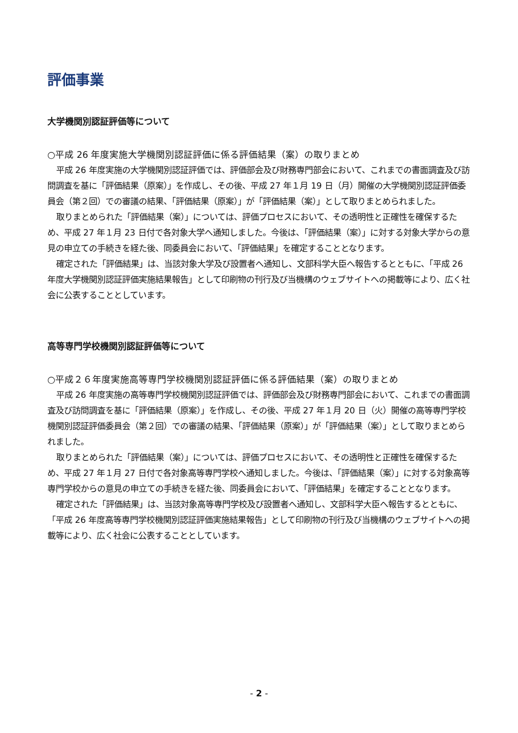評価事業
大学機関別認証評価等について
○平成 26 年度実施大学機関別認証評価に係る評価結果（案）の取りまとめ
平成 26 年度実施の大学機関別認証評価では、評価部会及び財務専門部会において、これまでの書面調査及び訪問調査を基に「評価結果（原案）」を作成し、その後、平成 27 年１月 19 日（月）開催の大学機関別認証評価委員会（第２回）での審議の結果、「評価結果（原案）」が「評価結果（案）」として取りまとめられました。
取りまとめられた「評価結果（案）」については、評価プロセスにおいて、その透明性と正確性を確保するため、平成 27 年１月 23 日付で各対象大学へ通知しました。今後は、「評価結果（案）」に対する対象大学からの意見の申立ての手続きを経た後、同委員会において、「評価結果」を確定することとなります。
確定された「評価結果」は、当該対象大学及び設置者へ通知し、文部科学大臣へ報告するとともに、「平成 26 年度大学機関別認証評価実施結果報告」として印刷物の刊行及び当機構のウェブサイトへの掲載等により、広く社会に公表することとしています。
高等専門学校機関別認証評価等について
○平成２６年度実施高等専門学校機関別認証評価に係る評価結果（案）の取りまとめ
平成 26 年度実施の高等専門学校機関別認証評価では、評価部会及び財務専門部会において、これまでの書面調査及び訪問調査を基に「評価結果（原案）」を作成し、その後、平成 27 年１月 20 日（火）開催の高等専門学校機関別認証評価委員会（第２回）での審議の結果、「評価結果（原案）」が「評価結果（案）」として取りまとめられました。
取りまとめられた「評価結果（案）」については、評価プロセスにおいて、その透明性と正確性を確保するため、平成 27 年１月 27 日付で各対象高等専門学校へ通知しました。今後は、「評価結果（案）」に対する対象高等専門学校からの意見の申立ての手続きを経た後、同委員会において、「評価結果」を確定することとなります。
確定された「評価結果」は、当該対象高等専門学校及び設置者へ通知し、文部科学大臣へ報告するとともに、「平成 26 年度高等専門学校機関別認証評価実施結果報告」として印刷物の刊行及び当機構のウェブサイトへの掲載等により、広く社会に公表することとしています。
- 2 -